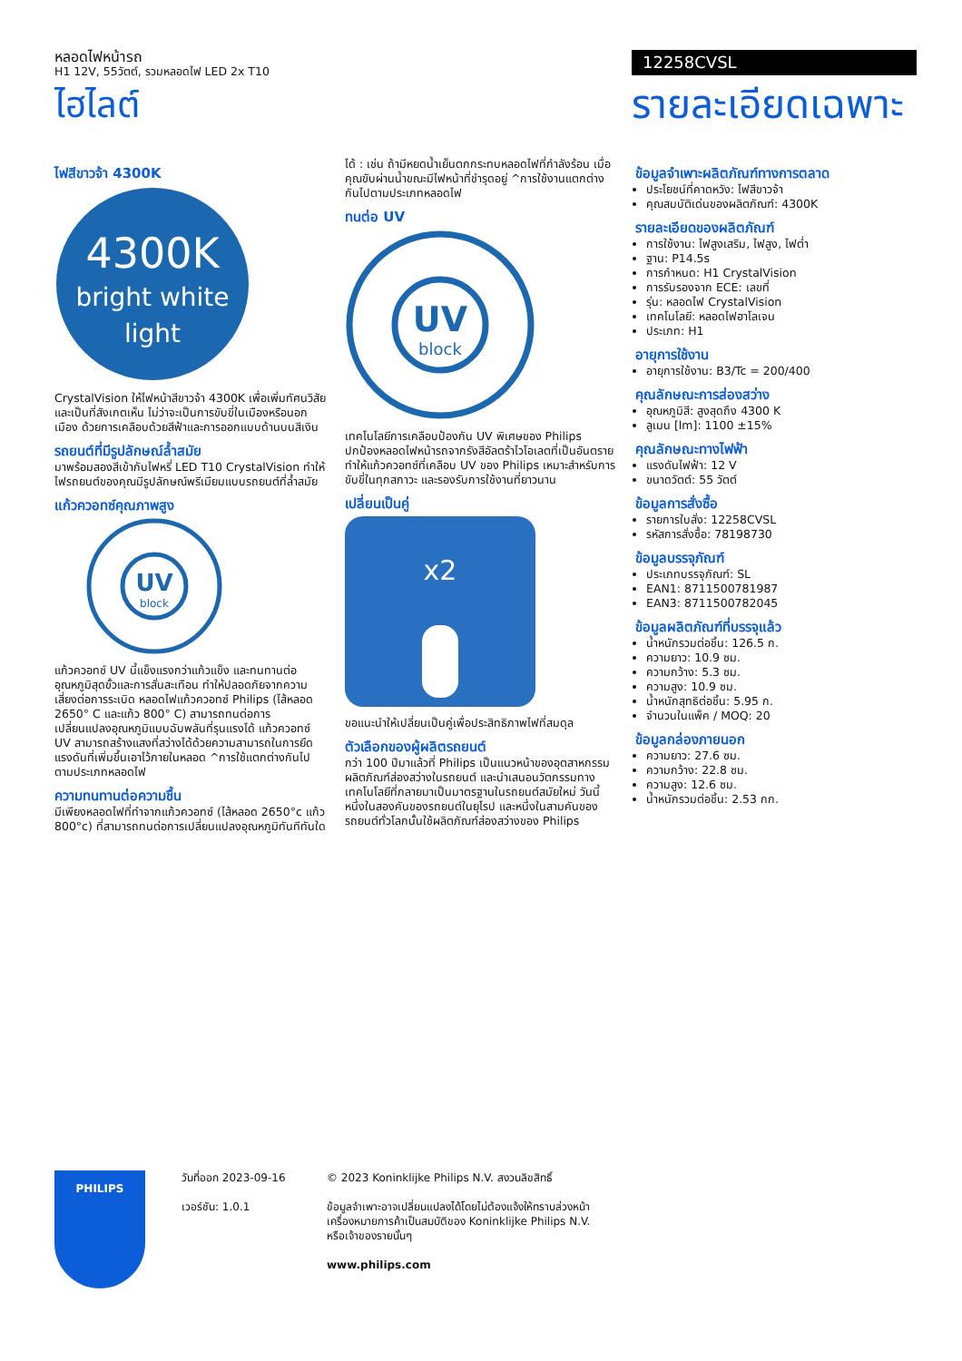หลอดไฟหน้ารถ
H1 12V, 55วัตต์, รวมหลอดไฟ LED 2x T10
ไฮไลต์
12258CVSL
รายละเอียดเฉพาะ
ไฟสีขาวจ้า 4300K
4300K
bright white
light
CrystalVision ให้ไฟหน้าสีขาวจ้า 4300K เพื่อเพิ่มทัศนวิสัยและเป็นที่สังเกตเห็น ไม่ว่าจะเป็นการขับขี่ในเมืองหรือนอกเมือง ด้วยการเคลือบด้วยสีฟ้าและการออกแบบด้านบนสีเงิน
รถยนต์ที่มีรูปลักษณ์ล้ำสมัย
มาพร้อมสองสีเข้ากับไฟหรี่ LED T10 CrystalVision ทำให้ไฟรถยนต์ของคุณมีรูปลักษณ์พรีเมียมแบบรถยนต์ที่ล้ำสมัย
แก้วควอทซ์คุณภาพสูง
UV
block
แก้วควอทซ์ UV นี้แข็งแรงกว่าแก้วแข็ง และทนทานต่ออุณหภูมิสุดขั้วและการสั่นสะเทือน ทำให้ปลอดภัยจากความเสี่ยงต่อการระเบิด หลอดไฟแก้วควอทซ์ Philips (ไส้หลอด 2650° C และแก้ว 800° C) สามารถทนต่อการเปลี่ยนแปลงอุณหภูมิแบบฉับพลันที่รุนแรงได้ แก้วควอทซ์ UV สามารถสร้างแสงที่สว่างได้ด้วยความสามารถในการยึดแรงดันที่เพิ่มขึ้นเอาไว้ภายในหลอด ^การใช้แตกต่างกันไปตามประเภทหลอดไฟ
ความทนทานต่อความชื้น
มีเพียงหลอดไฟที่ทำจากแก้วควอทซ์ (ไส้หลอด 2650°c แก้ว 800°c) ที่สามารถทนต่อการเปลี่ยนแปลงอุณหภูมิทันทีทันใด
ได้ : เช่น ถ้ามีหยดน้ำเย็นตกกระทบหลอดไฟที่กำลังร้อน เมื่อคุณขับผ่านน้ำขณะมีไฟหน้าที่ชำรุดอยู่ ^การใช้งานแตกต่างกันไปตามประเภทหลอดไฟ
ทนต่อ UV
UV
block
เทคโนโลยีการเคลือบป้องกัน UV พิเศษของ Philips ปกป้องหลอดไฟหน้ารถจากรังสีอัลตร้าไวโอเลตที่เป็นอันตราย ทำให้แก้วควอทซ์ที่เคลือบ UV ของ Philips เหมาะสำหรับการขับขี่ในทุกสภาวะ และรองรับการใช้งานที่ยาวนาน
เปลี่ยนเป็นคู่
x2
ขอแนะนำให้เปลี่ยนเป็นคู่เพื่อประสิทธิภาพไฟที่สมดุล
ตัวเลือกของผู้ผลิตรถยนต์
กว่า 100 ปีมาแล้วที่ Philips เป็นแนวหน้าของอุตสาหกรรมผลิตภัณฑ์ส่องสว่างในรถยนต์ และนำเสนอนวัตกรรมทางเทคโนโลยีที่กลายมาเป็นมาตรฐานในรถยนต์สมัยใหม่ วันนี้ หนึ่งในสองคันของรถยนต์ในยุโรป และหนึ่งในสามคันของรถยนต์ทั่วโลกนั้นใช้ผลิตภัณฑ์ส่องสว่างของ Philips
ข้อมูลจำเพาะผลิตภัณฑ์ทางการตลาด
ประโยชน์ที่คาดหวัง: ไฟสีขาวจ้า
คุณสมบัติเด่นของผลิตภัณฑ์: 4300K
รายละเอียดของผลิตภัณฑ์
การใช้งาน: ไฟสูงเสริม, ไฟสูง, ไฟต่ำ
ฐาน: P14.5s
การกำหนด: H1 CrystalVision
การรับรองจาก ECE: เลขที่
รุ่น: หลอดไฟ CrystalVision
เทคโนโลยี: หลอดไฟฮาโลเจน
ประเภท: H1
อายุการใช้งาน
อายุการใช้งาน: B3/Tc = 200/400
คุณลักษณะการส่องสว่าง
อุณหภูมิสี: สูงสุดถึง 4300 K
ลูเมน [lm]: 1100 ±15%
คุณลักษณะทางไฟฟ้า
แรงดันไฟฟ้า: 12 V
ขนาดวัตต์: 55 วัตต์
ข้อมูลการสั่งซื้อ
รายการใบสั่ง: 12258CVSL
รหัสการสั่งซื้อ: 78198730
ข้อมูลบรรจุภัณฑ์
ประเภทบรรจุภัณฑ์: SL
EAN1: 8711500781987
EAN3: 8711500782045
ข้อมูลผลิตภัณฑ์ที่บรรจุแล้ว
น้ำหนักรวมต่อชิ้น: 126.5 ก.
ความยาว: 10.9 ซม.
ความกว้าง: 5.3 ซม.
ความสูง: 10.9 ซม.
น้ำหนักสุทธิต่อชิ้น: 5.95 ก.
จำนวนในแพ็ค / MOQ: 20
ข้อมูลกล่องภายนอก
ความยาว: 27.6 ซม.
ความกว้าง: 22.8 ซม.
ความสูง: 12.6 ซม.
น้ำหนักรวมต่อชิ้น: 2.53 กก.
PHILIPS
วันที่ออก 2023-09-16
เวอร์ชัน: 1.0.1
© 2023 Koninklijke Philips N.V. สงวนลิขสิทธิ์
ข้อมูลจำเพาะอาจเปลี่ยนแปลงได้โดยไม่ต้องแจ้งให้ทราบล่วงหน้า เครื่องหมายการค้าเป็นสมบัติของ Koninklijke Philips N.V. หรือเจ้าของรายนั้นๆ
www.philips.com